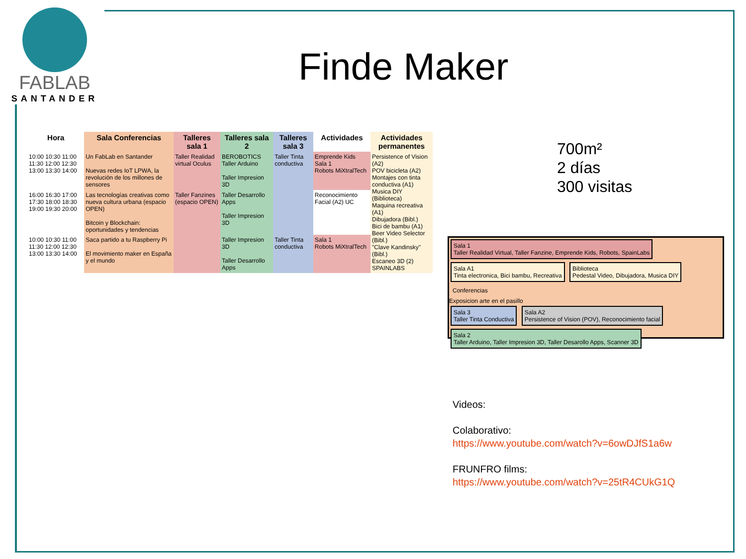FABLAB
SANTANDER
Finde Maker
700m²
2 días
300 visitas
| Hora | Sala Conferencias | Talleres sala 1 | Talleres sala 2 | Talleres sala 3 | Actividades | Actividades permanentes |
| --- | --- | --- | --- | --- | --- | --- |
| 10:00 10:30 11:00 11:30 12:00 12:30 13:00 13:30 14:00 | Un FabLab en Santander Nuevas redes IoT LPWA, la revolución de los millones de sensores | Taller Realidad virtual Oculus | BEROBOTICS Taller Arduino Taller Impresion 3D | Taller Tinta conductiva | Emprende Kids Sala 1 Robots MiXtralTech | Persistence of Vision (A2) POV bicicleta (A2) Montajes con tinta conductiva (A1) Musica DIY (Biblioteca) Maquina recreativa (A1) Dibujadora (Bibl.) Bici de bambu (A1) Beer Video Selector (Bibl.) "Clave Kandinsky" (Bibl.) Escaneo 3D (2) SPAINLABS |
| 16:00 16:30 17:00 17:30 18:00 18:30 19:00 19:30 20:00 | Las tecnologías creativas como nueva cultura urbana (espacio OPEN) Bitcoin y Blockchain: oportunidades y tendencias | Taller Fanzines (espacio OPEN) | Taller Desarrollo Apps Taller Impresion 3D | | Reconocimiento Facial (A2) UC | |
| 10:00 10:30 11:00 11:30 12:00 12:30 13:00 13:30 14:00 | Saca partido a tu Raspberry Pi El movimiento maker en España y el mundo | | Taller Impresion 3D Taller Desarrollo Apps | Taller Tinta conductiva | Sala 1 Robots MiXtralTech | |
Sala 1
Taller Realidad Virtual, Taller Fanzine, Emprende Kids, Robots, SpainLabs
Sala A1
Tinta electronica, Bici bambu, Recreativa
Biblioteca
Pedestal Video, Dibujadora, Musica DIY
Conferencias
Exposicion arte en el pasillo
Sala 3
Taller Tinta Conductiva
Sala A2
Persistence of Vision (POV), Reconocimiento facial
Sala 2
Taller Arduino, Taller Impresion 3D, Taller Desarollo Apps, Scanner 3D
Videos:
Colaborativo:
https://www.youtube.com/watch?v=6owDJfS1a6w
FRUNFRO films:
https://www.youtube.com/watch?v=25tR4CUkG1Q